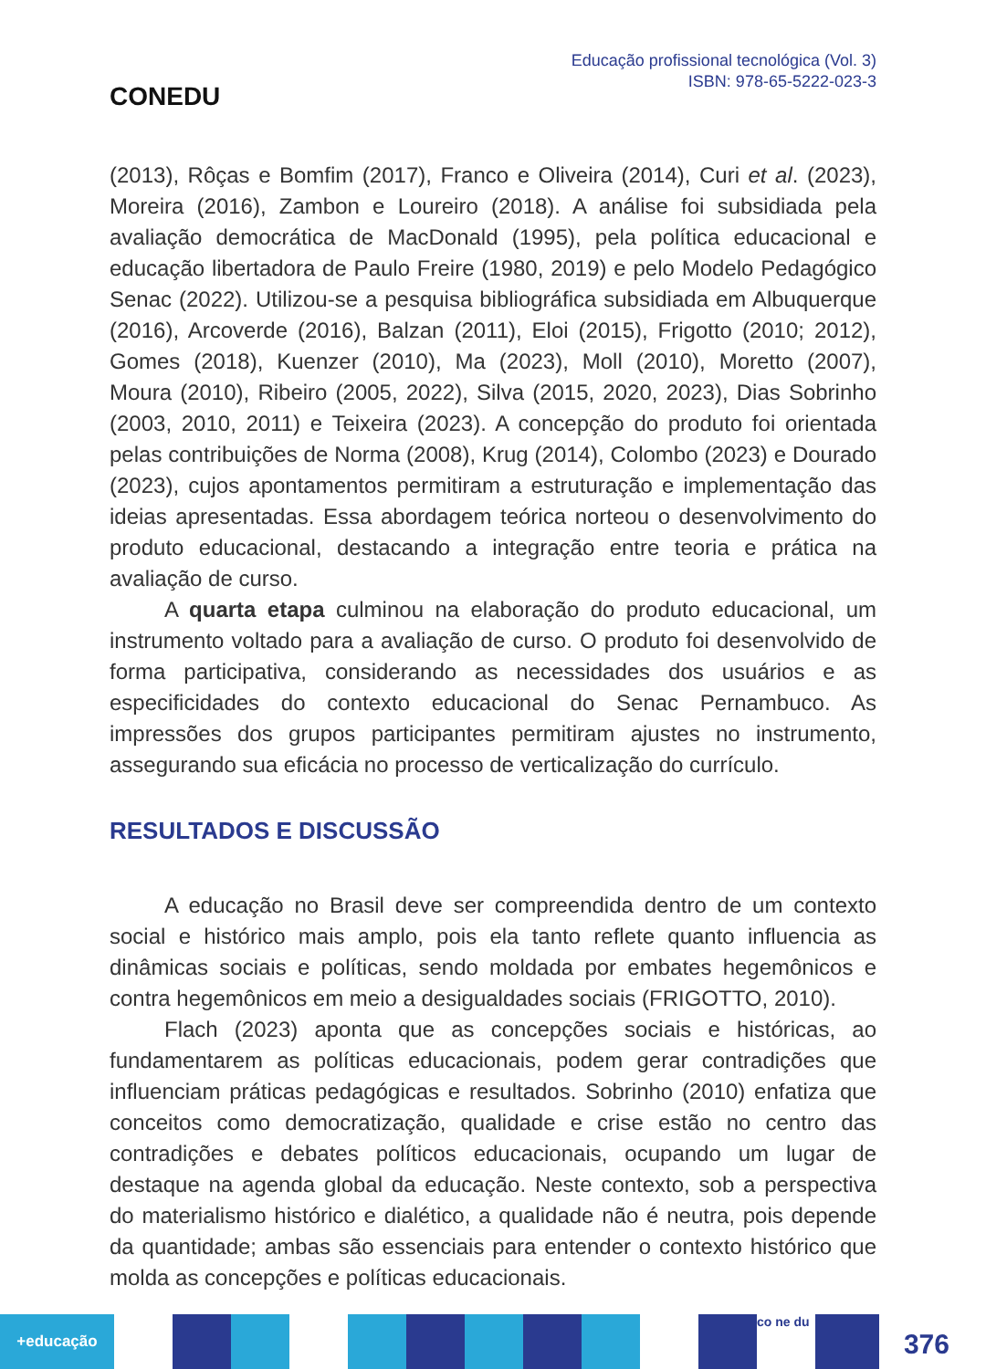CONEDU
Educação profissional tecnológica (Vol. 3)
ISBN: 978-65-5222-023-3
(2013), Rôças e Bomfim (2017), Franco e Oliveira (2014), Curi et al. (2023), Moreira (2016), Zambon e Loureiro (2018). A análise foi subsidiada pela avaliação democrática de MacDonald (1995), pela política educacional e educação libertadora de Paulo Freire (1980, 2019) e pelo Modelo Pedagógico Senac (2022). Utilizou-se a pesquisa bibliográfica subsidiada em Albuquerque (2016), Arcoverde (2016), Balzan (2011), Eloi (2015), Frigotto (2010; 2012), Gomes (2018), Kuenzer (2010), Ma (2023), Moll (2010), Moretto (2007), Moura (2010), Ribeiro (2005, 2022), Silva (2015, 2020, 2023), Dias Sobrinho (2003, 2010, 2011) e Teixeira (2023). A concepção do produto foi orientada pelas contribuições de Norma (2008), Krug (2014), Colombo (2023) e Dourado (2023), cujos apontamentos permitiram a estruturação e implementação das ideias apresentadas. Essa abordagem teórica norteou o desenvolvimento do produto educacional, destacando a integração entre teoria e prática na avaliação de curso.
A quarta etapa culminou na elaboração do produto educacional, um instrumento voltado para a avaliação de curso. O produto foi desenvolvido de forma participativa, considerando as necessidades dos usuários e as especificidades do contexto educacional do Senac Pernambuco. As impressões dos grupos participantes permitiram ajustes no instrumento, assegurando sua eficácia no processo de verticalização do currículo.
RESULTADOS E DISCUSSÃO
A educação no Brasil deve ser compreendida dentro de um contexto social e histórico mais amplo, pois ela tanto reflete quanto influencia as dinâmicas sociais e políticas, sendo moldada por embates hegemônicos e contra hegemônicos em meio a desigualdades sociais (FRIGOTTO, 2010).
Flach (2023) aponta que as concepções sociais e históricas, ao fundamentarem as políticas educacionais, podem gerar contradições que influenciam práticas pedagógicas e resultados. Sobrinho (2010) enfatiza que conceitos como democratização, qualidade e crise estão no centro das contradições e debates políticos educacionais, ocupando um lugar de destaque na agenda global da educação. Neste contexto, sob a perspectiva do materialismo histórico e dialético, a qualidade não é neutra, pois depende da quantidade; ambas são essenciais para entender o contexto histórico que molda as concepções e políticas educacionais.
+educação
co ne du
376